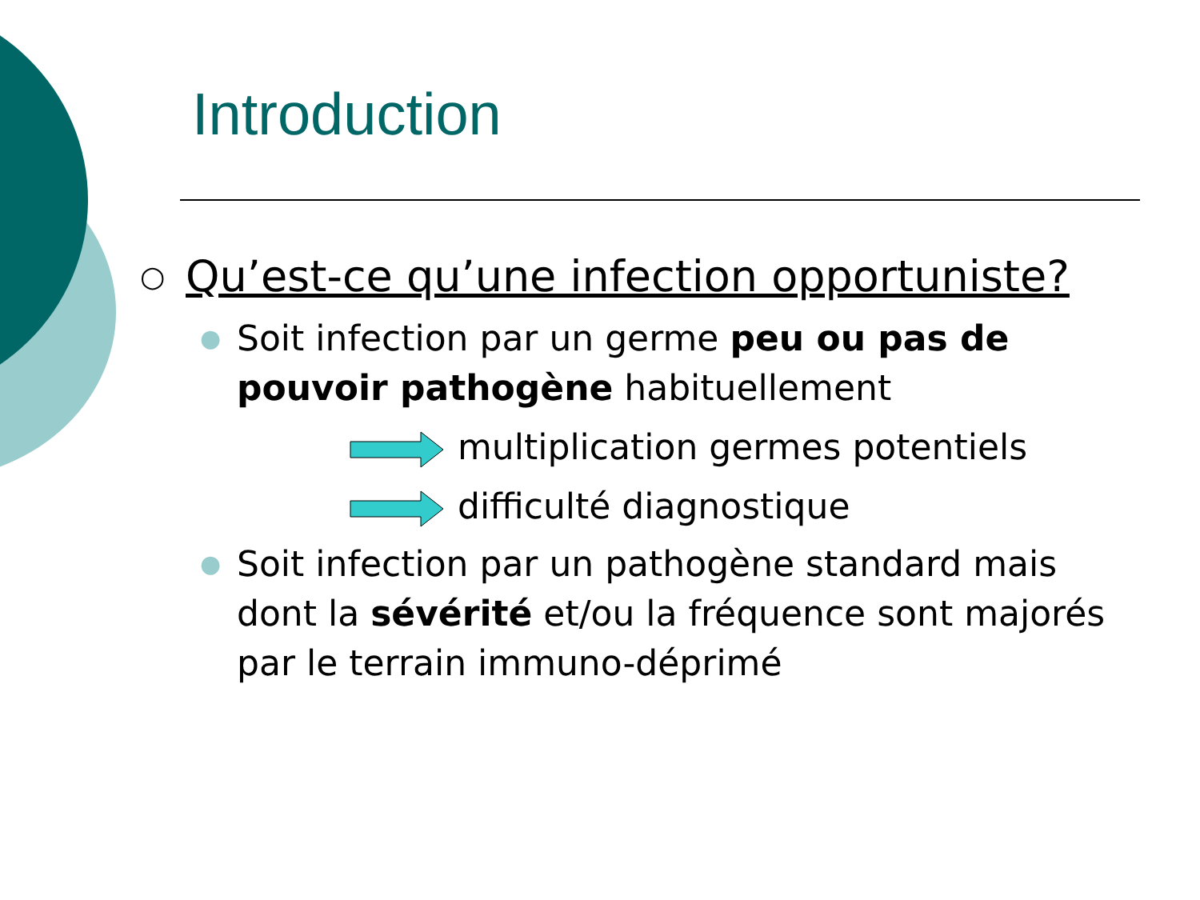Introduction
○ Qu’est-ce qu’une infection opportuniste?
●
Soit infection par un germe peu ou pas de pouvoir pathogène habituellement
multiplication germes potentiels
difficulté diagnostique
●
Soit infection par un pathogène standard mais dont la sévérité et/ou la fréquence sont majorés par le terrain immuno-déprimé